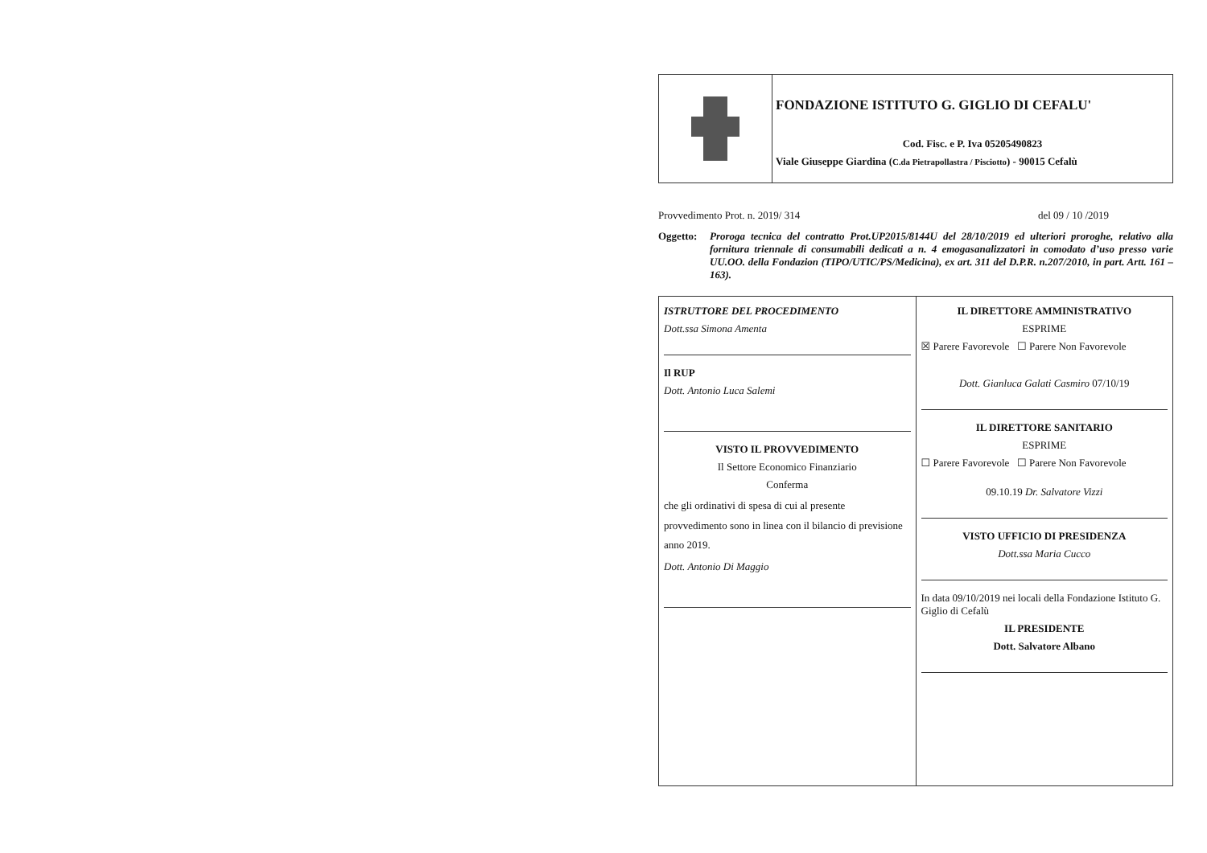FONDAZIONE ISTITUTO G. GIGLIO DI CEFALU'
Cod. Fisc. e P. Iva 05205490823
Viale Giuseppe Giardina (C.da Pietrapollastra / Pisciotto) - 90015 Cefalù
Provvedimento Prot. n. 2019/ 314 del 09 / 10 /2019
Oggetto: Proroga tecnica del contratto Prot.UP2015/8144U del 28/10/2019 ed ulteriori proroghe, relativo alla fornitura triennale di consumabili dedicati a n. 4 emogasanalizzatori in comodato d’uso presso varie UU.OO. della Fondazion (TIPO/UTIC/PS/Medicina), ex art. 311 del D.P.R. n.207/2010, in part. Artt. 161 – 163).
| ISTRUTTORE DEL PROCEDIMENTO Dott.ssa Simona Amenta Il RUP Dott. Antonio Luca Salemi VISTO IL PROVVEDIMENTO Il Settore Economico Finanziario Conferma che gli ordinativi di spesa di cui al presente provvedimento sono in linea con il bilancio di previsione anno 2019. Dott. Antonio Di Maggio | IL DIRETTORE AMMINISTRATIVO ESPRIME ☒ Parere Favorevole ☐ Parere Non Favorevole Dott. Gianluca Galati Casmiro 07/10/19 IL DIRETTORE SANITARIO ESPRIME ☐ Parere Favorevole ☐ Parere Non Favorevole 09.10.19 Dr. Salvatore Vizzi VISTO UFFICIO DI PRESIDENZA Dott.ssa Maria Cucco In data 09/10/2019 nei locali della Fondazione Istituto G. Giglio di Cefalù IL PRESIDENTE Dott. Salvatore Albano |